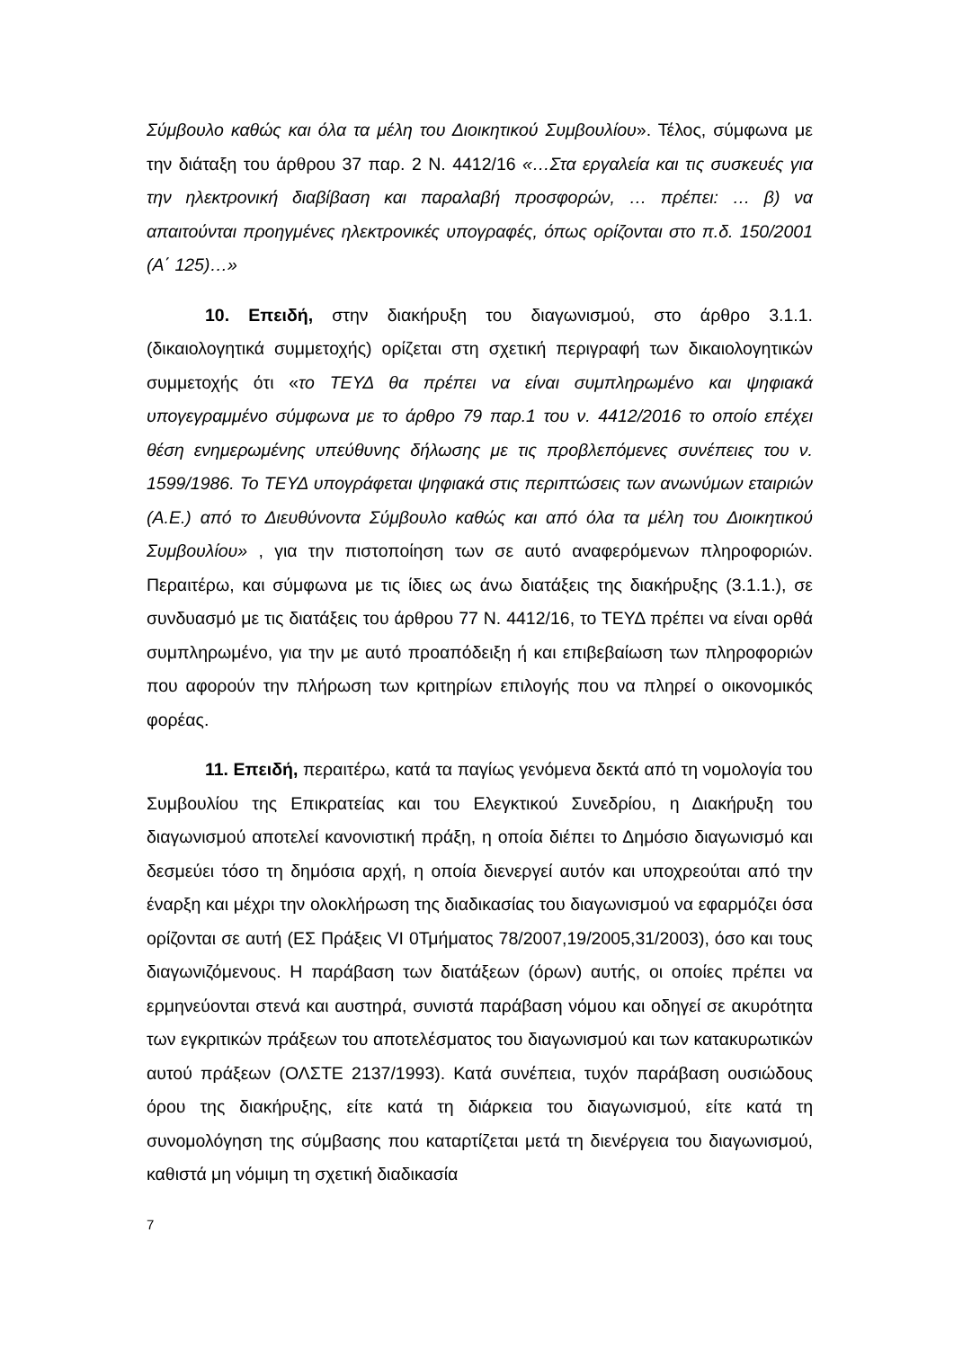Σύμβουλο καθώς και όλα τα μέλη του Διοικητικού Συμβουλίου». Τέλος, σύμφωνα με την διάταξη του άρθρου 37 παρ. 2 Ν. 4412/16 «…Στα εργαλεία και τις συσκευές για την ηλεκτρονική διαβίβαση και παραλαβή προσφορών, … πρέπει: … β) να απαιτούνται προηγμένες ηλεκτρονικές υπογραφές, όπως ορίζονται στο π.δ. 150/2001 (Α΄ 125)…»
10. Επειδή, στην διακήρυξη του διαγωνισμού, στο άρθρο 3.1.1. (δικαιολογητικά συμμετοχής) ορίζεται στη σχετική περιγραφή των δικαιολογητικών συμμετοχής ότι «το ΤΕΥΔ θα πρέπει να είναι συμπληρωμένο και ψηφιακά υπογεγραμμένο σύμφωνα με το άρθρο 79 παρ.1 του ν. 4412/2016 το οποίο επέχει θέση ενημερωμένης υπεύθυνης δήλωσης με τις προβλεπόμενες συνέπειες του ν. 1599/1986. Το ΤΕΥΔ υπογράφεται ψηφιακά στις περιπτώσεις των ανωνύμων εταιριών (Α.Ε.) από το Διευθύνοντα Σύμβουλο καθώς και από όλα τα μέλη του Διοικητικού Συμβουλίου» , για την πιστοποίηση των σε αυτό αναφερόμενων πληροφοριών. Περαιτέρω, και σύμφωνα με τις ίδιες ως άνω διατάξεις της διακήρυξης (3.1.1.), σε συνδυασμό με τις διατάξεις του άρθρου 77 Ν. 4412/16, το ΤΕΥΔ πρέπει να είναι ορθά συμπληρωμένο, για την με αυτό προαπόδειξη ή και επιβεβαίωση των πληροφοριών που αφορούν την πλήρωση των κριτηρίων επιλογής που να πληρεί ο οικονομικός φορέας.
11. Επειδή, περαιτέρω, κατά τα παγίως γενόμενα δεκτά από τη νομολογία του Συμβουλίου της Επικρατείας και του Ελεγκτικού Συνεδρίου, η Διακήρυξη του διαγωνισμού αποτελεί κανονιστική πράξη, η οποία διέπει το Δημόσιο διαγωνισμό και δεσμεύει τόσο τη δημόσια αρχή, η οποία διενεργεί αυτόν και υποχρεούται από την έναρξη και μέχρι την ολοκλήρωση της διαδικασίας του διαγωνισμού να εφαρμόζει όσα ορίζονται σε αυτή (ΕΣ Πράξεις VI 0Τμήματος 78/2007,19/2005,31/2003), όσο και τους διαγωνιζόμενους. Η παράβαση των διατάξεων (όρων) αυτής, οι οποίες πρέπει να ερμηνεύονται στενά και αυστηρά, συνιστά παράβαση νόμου και οδηγεί σε ακυρότητα των εγκριτικών πράξεων του αποτελέσματος του διαγωνισμού και των κατακυρωτικών αυτού πράξεων (ΟΛΣΤΕ 2137/1993). Κατά συνέπεια, τυχόν παράβαση ουσιώδους όρου της διακήρυξης, είτε κατά τη διάρκεια του διαγωνισμού, είτε κατά τη συνομολόγηση της σύμβασης που καταρτίζεται μετά τη διενέργεια του διαγωνισμού, καθιστά μη νόμιμη τη σχετική διαδικασία
7